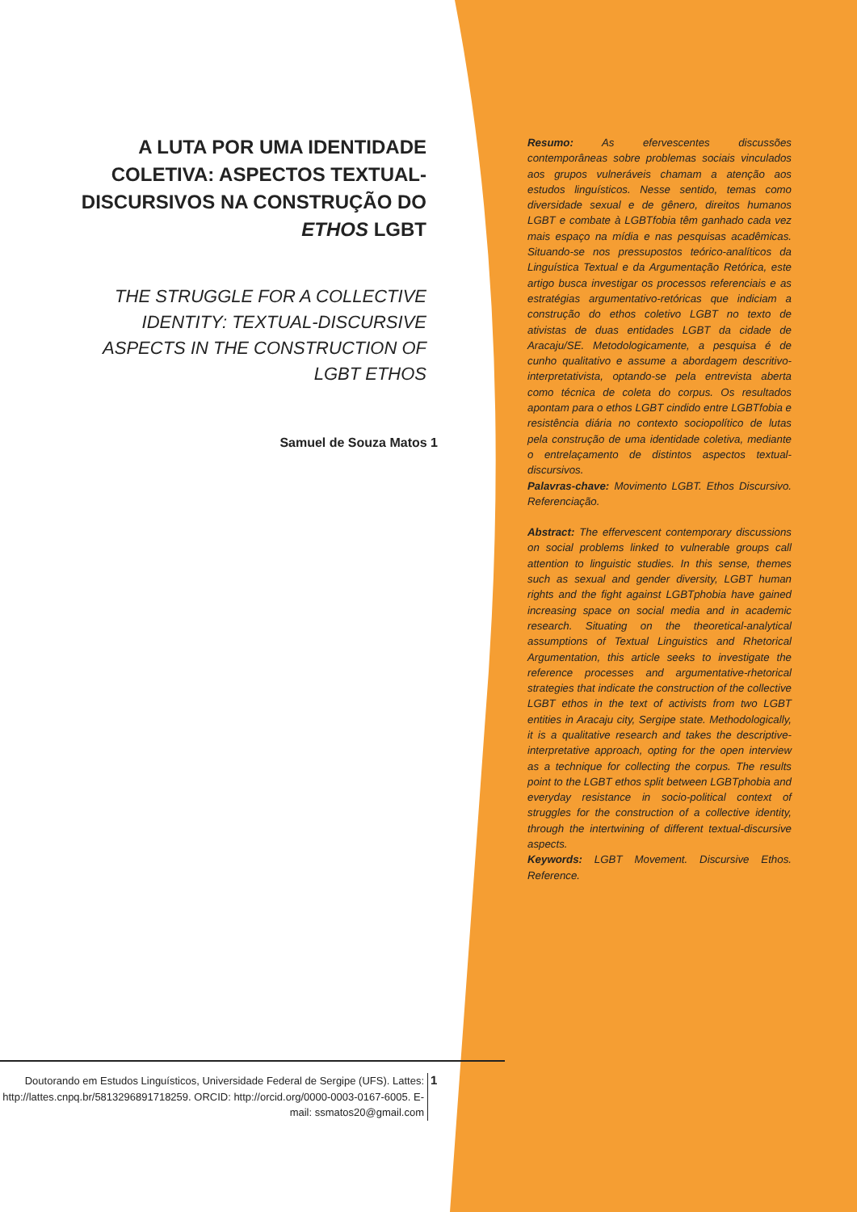A LUTA POR UMA IDENTIDADE COLETIVA: ASPECTOS TEXTUAL-DISCURSIVOS NA CONSTRUÇÃO DO ETHOS LGBT
THE STRUGGLE FOR A COLLECTIVE IDENTITY: TEXTUAL-DISCURSIVE ASPECTS IN THE CONSTRUCTION OF LGBT ETHOS
Samuel de Souza Matos 1
Resumo: As efervescentes discussões contemporâneas sobre problemas sociais vinculados aos grupos vulneráveis chamam a atenção aos estudos linguísticos. Nesse sentido, temas como diversidade sexual e de gênero, direitos humanos LGBT e combate à LGBTfobia têm ganhado cada vez mais espaço na mídia e nas pesquisas acadêmicas. Situando-se nos pressupostos teórico-analíticos da Linguística Textual e da Argumentação Retórica, este artigo busca investigar os processos referenciais e as estratégias argumentativo-retóricas que indiciam a construção do ethos coletivo LGBT no texto de ativistas de duas entidades LGBT da cidade de Aracaju/SE. Metodologicamente, a pesquisa é de cunho qualitativo e assume a abordagem descritivo-interpretativista, optando-se pela entrevista aberta como técnica de coleta do corpus. Os resultados apontam para o ethos LGBT cindido entre LGBTfobia e resistência diária no contexto sociopolítico de lutas pela construção de uma identidade coletiva, mediante o entrelaçamento de distintos aspectos textual-discursivos.
Palavras-chave: Movimento LGBT. Ethos Discursivo. Referenciação.
Abstract: The effervescent contemporary discussions on social problems linked to vulnerable groups call attention to linguistic studies. In this sense, themes such as sexual and gender diversity, LGBT human rights and the fight against LGBTphobia have gained increasing space on social media and in academic research. Situating on the theoretical-analytical assumptions of Textual Linguistics and Rhetorical Argumentation, this article seeks to investigate the reference processes and argumentative-rhetorical strategies that indicate the construction of the collective LGBT ethos in the text of activists from two LGBT entities in Aracaju city, Sergipe state. Methodologically, it is a qualitative research and takes the descriptive-interpretative approach, opting for the open interview as a technique for collecting the corpus. The results point to the LGBT ethos split between LGBTphobia and everyday resistance in socio-political context of struggles for the construction of a collective identity, through the intertwining of different textual-discursive aspects.
Keywords: LGBT Movement. Discursive Ethos. Reference.
Doutorando em Estudos Linguísticos, Universidade Federal de Sergipe (UFS). Lattes: http://lattes.cnpq.br/5813296891718259. ORCID: http://orcid.org/0000-0003-0167-6005. E-mail: ssmatos20@gmail.com
1